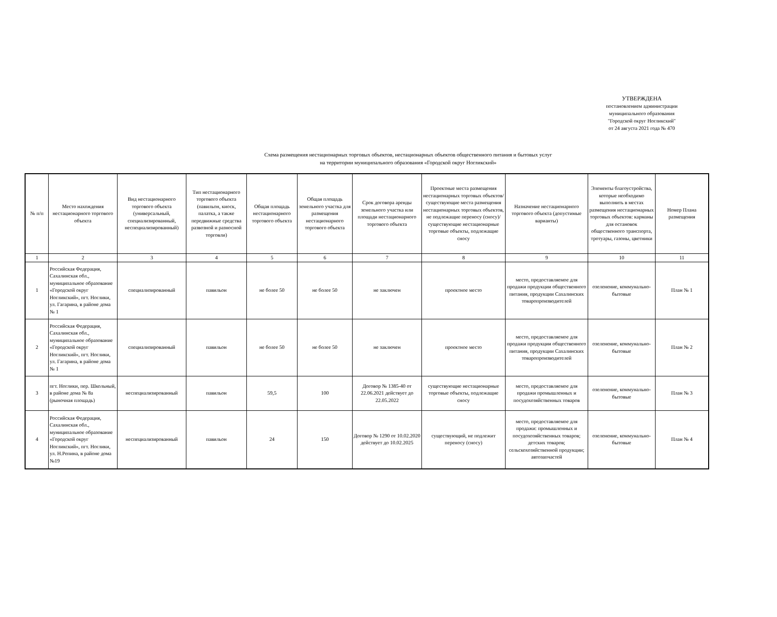УТВЕРЖДЕНА
постановлением администрации
муниципального образования
"Городской округ Ногликский"
от 24 августа 2021 года № 470
Схема размещения нестационарных торговых объектов, нестационарных объектов общественного питания и бытовых услуг
на территории муниципального образования «Городской округ Ногликский»
| № п/п | Место нахождения нестационарного торгового объекта | Вид нестационарного торгового объекта (универсальный, специализированный, неспециализированный) | Тип нестационарного торгового объекта (павильон, киоск, палатка, а также передвижные средства развозной и разносной торговли) | Общая площадь нестационарного торгового объекта | Общая площадь земельного участка для размещения нестационарного торгового объекта | Срок договора аренды земельного участка или площади нестационарного торгового объекта | Проектные места размещения нестационарных торговых объектов/существующие места размещения нестационарных торговых объектов, не подлежащие переносу (сносу)/существующие нестационарные торговые объекты, подлежащие сносу | Назначение нестационарного торгового объекта (допустимые варианты) | Элементы благоустройства, которые необходимо выполнить в местах размещения нестационарных торговых объектов: карманы для остановок общественного транспорта, тротуары, газоны, цветники | Номер Плана размещения |
| --- | --- | --- | --- | --- | --- | --- | --- | --- | --- | --- |
| 1 | 2 | 3 | 4 | 5 | 6 | 7 | 8 | 9 | 10 | 11 |
| 1 | Российская Федерация, Сахалинская обл., муниципальное образование «Городской округ Ногликский», пгт. Ноглики, ул. Гагарина, в районе дома № 1 | специализированный | павильон | не более 50 | не более 50 | не заключен | проектное место | место, предоставляемое для продажи продукции общественного питания, продукции Сахалинских товаропроизводителей | озеленение, коммунально-бытовые | План № 1 |
| 2 | Российская Федерация, Сахалинская обл., муниципальное образование «Городской округ Ногликский», пгт. Ноглики, ул. Гагарина, в районе дома № 1 | специализированный | павильон | не более 50 | не более 50 | не заключен | проектное место | место, предоставляемое для продажи продукции общественного питания, продукции Сахалинских товаропроизводителей | озеленение, коммунально-бытовые | План № 2 |
| 3 | пгт. Ноглики, пер. Школьный, в районе дома № 8а (рыночная площадь) | неспециализированный | павильон | 59,5 | 100 | Договор № 1385-40 от 22.06.2021 действует до 22.05.2022 | существующие нестационарные торговые объекты, подлежащие сносу | место, предоставляемое для продажи промышленных и посудохозяйственных товаров | озеленение, коммунально-бытовые | План № 3 |
| 4 | Российская Федерация, Сахалинская обл., муниципальное образование «Городской округ Ногликский», пгт. Ноглики, ул. Н.Репина, в районе дома №19 | неспециализированный | павильон | 24 | 150 | Договор № 1290 от 10.02.2020 действует до 10.02.2025 | существующий, не подлежит переносу (сносу) | место, предоставляемое для продажи: промышленных и посудохозяйственных товаров; детских товаров; сельскохозяйственной продукции; автозапчастей | озеленение, коммунально-бытовые | План № 4 |